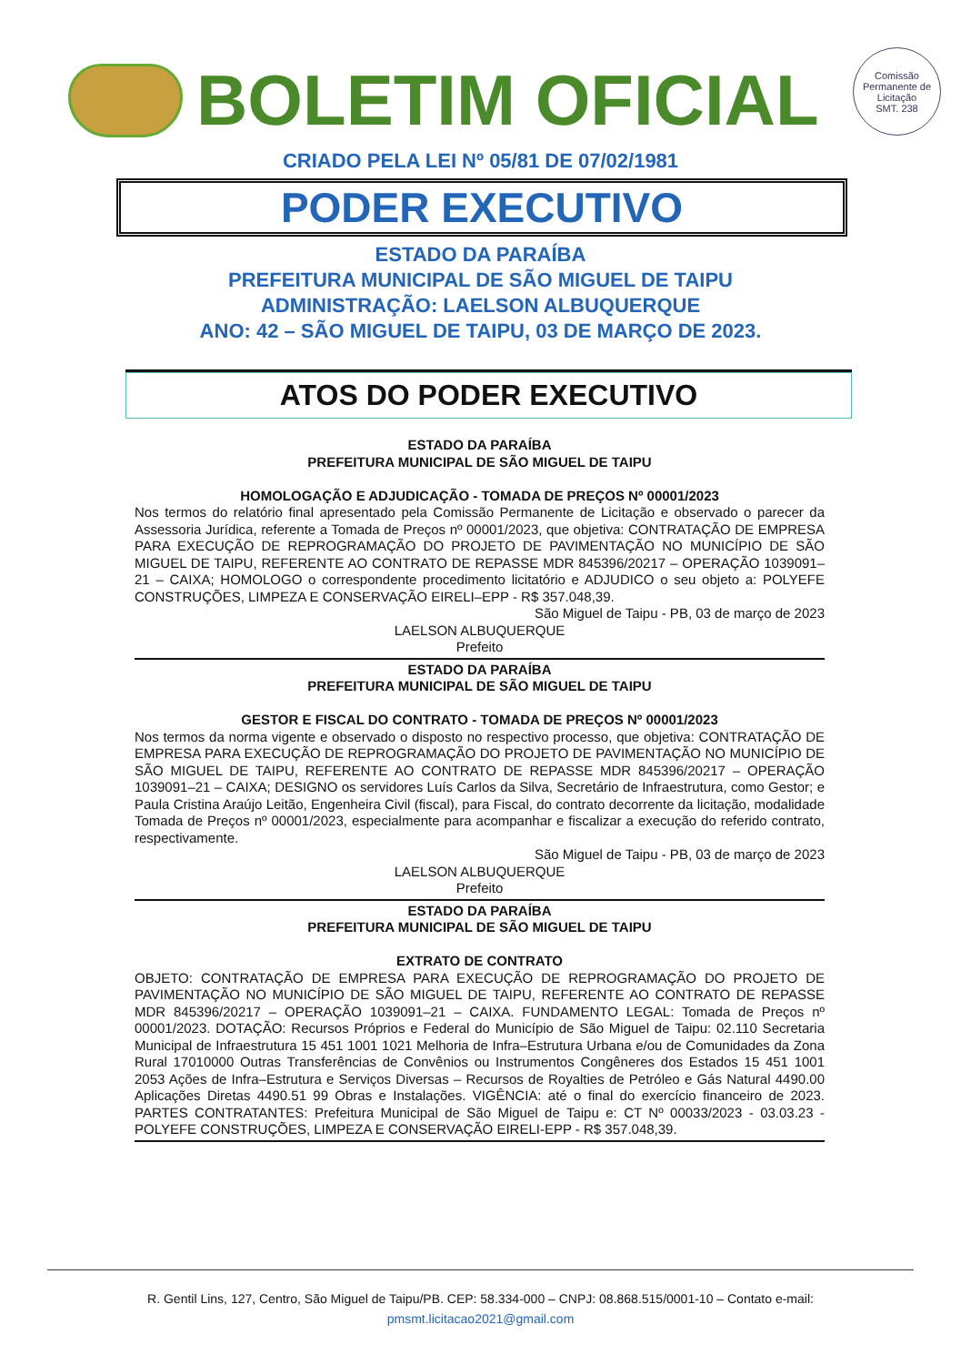Comissão Permanente de Licitação
SMT. 238
BOLETIM OFICIAL
CRIADO PELA LEI Nº 05/81 DE 07/02/1981
PODER EXECUTIVO
ESTADO DA PARAÍBA
PREFEITURA MUNICIPAL DE SÃO MIGUEL DE TAIPU
ADMINISTRAÇÃO: LAELSON ALBUQUERQUE
ANO: 42 – SÃO MIGUEL DE TAIPU, 03 DE MARÇO DE 2023.
ATOS DO PODER EXECUTIVO
ESTADO DA PARAÍBA
PREFEITURA MUNICIPAL DE SÃO MIGUEL DE TAIPU
HOMOLOGAÇÃO E ADJUDICAÇÃO - TOMADA DE PREÇOS Nº 00001/2023
Nos termos do relatório final apresentado pela Comissão Permanente de Licitação e observado o parecer da Assessoria Jurídica, referente a Tomada de Preços nº 00001/2023, que objetiva: CONTRATAÇÃO DE EMPRESA PARA EXECUÇÃO DE REPROGRAMAÇÃO DO PROJETO DE PAVIMENTAÇÃO NO MUNICÍPIO DE SÃO MIGUEL DE TAIPU, REFERENTE AO CONTRATO DE REPASSE MDR 845396/20217 – OPERAÇÃO 1039091–21 – CAIXA; HOMOLOGO o correspondente procedimento licitatório e ADJUDICO o seu objeto a: POLYEFE CONSTRUÇÕES, LIMPEZA E CONSERVAÇÃO EIRELI–EPP - R$ 357.048,39.
São Miguel de Taipu - PB, 03 de março de 2023
LAELSON ALBUQUERQUE
Prefeito
ESTADO DA PARAÍBA
PREFEITURA MUNICIPAL DE SÃO MIGUEL DE TAIPU
GESTOR E FISCAL DO CONTRATO - TOMADA DE PREÇOS Nº 00001/2023
Nos termos da norma vigente e observado o disposto no respectivo processo, que objetiva: CONTRATAÇÃO DE EMPRESA PARA EXECUÇÃO DE REPROGRAMAÇÃO DO PROJETO DE PAVIMENTAÇÃO NO MUNICÍPIO DE SÃO MIGUEL DE TAIPU, REFERENTE AO CONTRATO DE REPASSE MDR 845396/20217 – OPERAÇÃO 1039091–21 – CAIXA; DESIGNO os servidores Luís Carlos da Silva, Secretário de Infraestrutura, como Gestor; e Paula Cristina Araújo Leitão, Engenheira Civil (fiscal), para Fiscal, do contrato decorrente da licitação, modalidade Tomada de Preços nº 00001/2023, especialmente para acompanhar e fiscalizar a execução do referido contrato, respectivamente.
São Miguel de Taipu - PB, 03 de março de 2023
LAELSON ALBUQUERQUE
Prefeito
ESTADO DA PARAÍBA
PREFEITURA MUNICIPAL DE SÃO MIGUEL DE TAIPU
EXTRATO DE CONTRATO
OBJETO: CONTRATAÇÃO DE EMPRESA PARA EXECUÇÃO DE REPROGRAMAÇÃO DO PROJETO DE PAVIMENTAÇÃO NO MUNICÍPIO DE SÃO MIGUEL DE TAIPU, REFERENTE AO CONTRATO DE REPASSE MDR 845396/20217 – OPERAÇÃO 1039091–21 – CAIXA. FUNDAMENTO LEGAL: Tomada de Preços nº 00001/2023. DOTAÇÃO: Recursos Próprios e Federal do Município de São Miguel de Taipu: 02.110 Secretaria Municipal de Infraestrutura 15 451 1001 1021 Melhoria de Infra–Estrutura Urbana e/ou de Comunidades da Zona Rural 17010000 Outras Transferências de Convênios ou Instrumentos Congêneres dos Estados 15 451 1001 2053 Ações de Infra–Estrutura e Serviços Diversas – Recursos de Royalties de Petróleo e Gás Natural 4490.00 Aplicações Diretas 4490.51 99 Obras e Instalações. VIGÊNCIA: até o final do exercício financeiro de 2023. PARTES CONTRATANTES: Prefeitura Municipal de São Miguel de Taipu e: CT Nº 00033/2023 - 03.03.23 - POLYEFE CONSTRUÇÕES, LIMPEZA E CONSERVAÇÃO EIRELI-EPP - R$ 357.048,39.
R. Gentil Lins, 127, Centro, São Miguel de Taipu/PB. CEP: 58.334-000 – CNPJ: 08.868.515/0001-10 – Contato e-mail:
pmsmt.licitacao2021@gmail.com